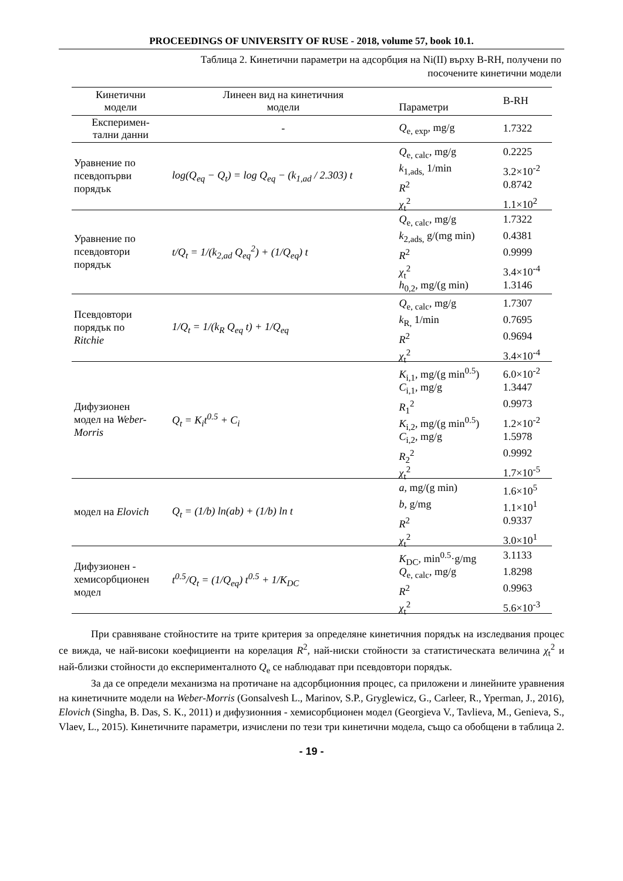PROCEEDINGS OF UNIVERSITY OF RUSE - 2018, volume 57, book 10.1.
Таблица 2. Кинетични параметри на адсорбция на Ni(II) върху B-RH, получени по
посочените кинетични модели
| Кинетични модели | Линеен вид на кинетичния модели | Параметри | B-RH |
| --- | --- | --- | --- |
| Експеримен- тални данни | - | Q<sub>e, exp</sub>, mg/g | 1.7322 |
| Уравнение по псевдопърви порядък | log(Q<sub>eq</sub> − Q<sub>t</sub>) = log Q<sub>eq</sub> − (k<sub>1,ad</sub> / 2.303) t | Q<sub>e, calc</sub>, mg/g k<sub>1,ads,</sub> 1/min R<sup>2</sup> χ<sub>t</sub><sup>2</sup> | 0.2225 3.2×10<sup>-2</sup> 0.8742 1.1×10<sup>2</sup> |
| Уравнение по псевдовтори порядък | t/Q<sub>t</sub> = 1/(k<sub>2,ad</sub> Q<sub>eq</sub><sup>2</sup>) + (1/Q<sub>eq</sub>) t | Q<sub>e, calc</sub>, mg/g k<sub>2,ads,</sub> g/(mg min) R<sup>2</sup> χ<sub>t</sub><sup>2</sup> h<sub>0,2</sub>, mg/(g min) | 1.7322 0.4381 0.9999 3.4×10<sup>-4</sup> 1.3146 |
| Псевдовтори порядък по Ritchie | 1/Q<sub>t</sub> = 1/(k<sub>R</sub> Q<sub>eq</sub> t) + 1/Q<sub>eq</sub> | Q<sub>e, calc</sub>, mg/g k<sub>R,</sub> 1/min R<sup>2</sup> χ<sub>t</sub><sup>2</sup> | 1.7307 0.7695 0.9694 3.4×10<sup>-4</sup> |
| Дифузионен модел на Weber- Morris | Q<sub>t</sub> = K<sub>i</sub>t<sup>0.5</sup> + C<sub>i</sub> | K<sub>i,1</sub>, mg/(g min<sup>0.5</sup>) C<sub>i,1</sub>, mg/g R<sub>1</sub><sup>2</sup> K<sub>i,2</sub>, mg/(g min<sup>0.5</sup>) C<sub>i,2</sub>, mg/g R<sub>2</sub><sup>2</sup> χ<sub>t</sub><sup>2</sup> | 6.0×10<sup>-2</sup> 1.3447 0.9973 1.2×10<sup>-2</sup> 1.5978 0.9992 1.7×10<sup>-5</sup> |
| модел на Elovich | Q<sub>t</sub> = (1/b) ln(ab) + (1/b) ln t | a , mg/(g min) b, g/mg R<sup>2</sup> χ<sub>t</sub><sup>2</sup> | 1.6×10<sup>5</sup> 1.1×10<sup>1</sup> 0.9337 3.0×10<sup>1</sup> |
| Дифузионен - хемисорбционен модел | t<sup>0.5</sup>/Q<sub>t</sub> = (1/Q<sub>eq</sub>) t<sup>0.5</sup> + 1/K<sub>DC</sub> | K<sub>DC</sub>, min<sup>0.5</sup>·g/mg Q<sub>e, calc</sub>, mg/g R<sup>2</sup> χ<sub>t</sub><sup>2</sup> | 3.1133 1.8298 0.9963 5.6×10<sup>-3</sup> |
При сравняване стойностите на трите критерия за определяне кинетичния порядък на изследвания процес се вижда, че най-високи коефициенти на корелация R<sup>2</sup>, най-ниски стойности за статистическата величина χ<sub>t</sub><sup>2</sup> и най-близки стойности до експерименталното Q<sub>e</sub> се наблюдават при псевдовтори порядък.
За да се определи механизма на протичане на адсорбционния процес, са приложени и линейните уравнения на кинетичните модели на Weber-Morris (Gonsalvesh L., Marinov, S.P., Gryglewicz, G., Carleer, R., Yperman, J., 2016), Elovich (Singha, B. Das, S. K., 2011) и дифузионния - хемисорбционен модел (Georgieva V., Tavlieva, M., Genieva, S., Vlaev, L., 2015). Кинетичните параметри, изчислени по тези три кинетични модела, също са обобщени в таблица 2.
- 19 -